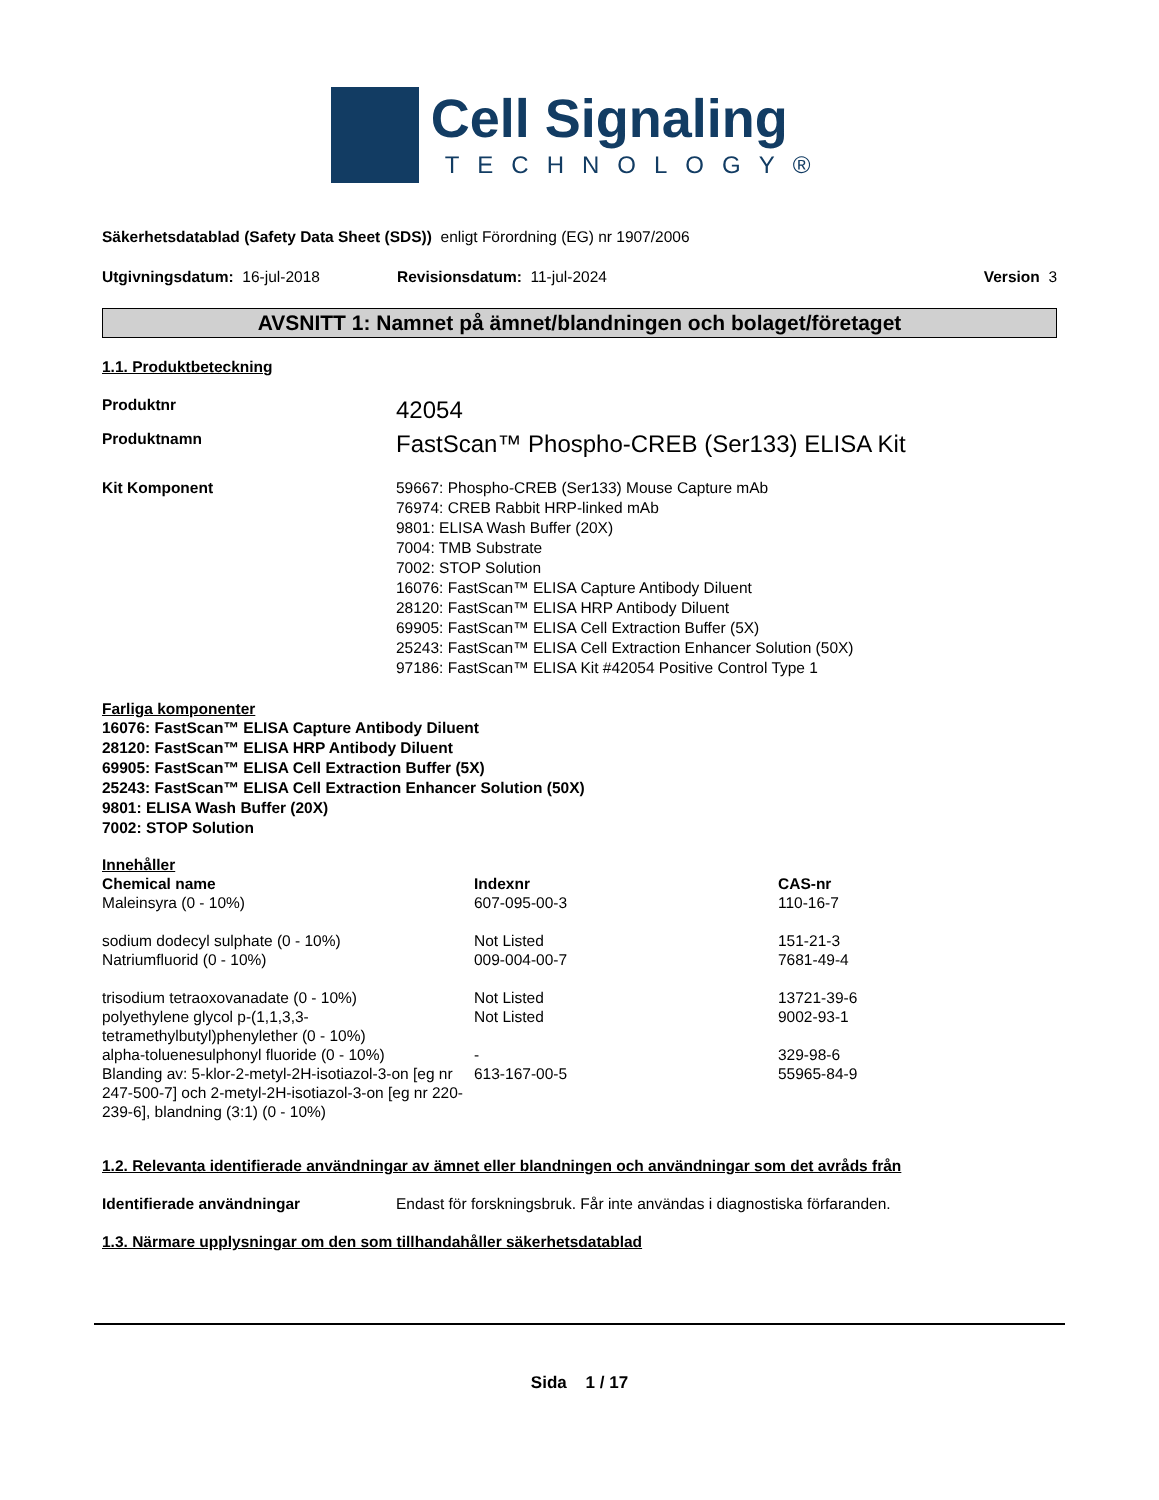Cell Signaling
TECHNOLOGY®
Säkerhetsdatablad (Safety Data Sheet (SDS)) enligt Förordning (EG) nr 1907/2006
Utgivningsdatum: 16-jul-2018 Revisionsdatum: 11-jul-2024 Version 3
AVSNITT 1: Namnet på ämnet/blandningen och bolaget/företaget
1.1. Produktbeteckning
Produktnr 42054
Produktnamn FastScan™ Phospho-CREB (Ser133) ELISA Kit
Kit Komponent 59667: Phospho-CREB (Ser133) Mouse Capture mAb
76974: CREB Rabbit HRP-linked mAb
9801: ELISA Wash Buffer (20X)
7004: TMB Substrate
7002: STOP Solution
16076: FastScan™ ELISA Capture Antibody Diluent
28120: FastScan™ ELISA HRP Antibody Diluent
69905: FastScan™ ELISA Cell Extraction Buffer (5X)
25243: FastScan™ ELISA Cell Extraction Enhancer Solution (50X)
97186: FastScan™ ELISA Kit #42054 Positive Control Type 1
Farliga komponenter
16076: FastScan™ ELISA Capture Antibody Diluent
28120: FastScan™ ELISA HRP Antibody Diluent
69905: FastScan™ ELISA Cell Extraction Buffer (5X)
25243: FastScan™ ELISA Cell Extraction Enhancer Solution (50X)
9801: ELISA Wash Buffer (20X)
7002: STOP Solution
Innehåller
| Chemical name | Indexnr | CAS-nr |
| --- | --- | --- |
| Maleinsyra (0 - 10%) | 607-095-00-3 | 110-16-7 |
| sodium dodecyl sulphate (0 - 10%) | Not Listed | 151-21-3 |
| Natriumfluorid (0 - 10%) | 009-004-00-7 | 7681-49-4 |
| trisodium tetraoxovanadate (0 - 10%) | Not Listed | 13721-39-6 |
| polyethylene glycol p-(1,1,3,3-tetramethylbutyl)phenylether (0 - 10%) | Not Listed | 9002-93-1 |
| alpha-toluenesulphonyl fluoride (0 - 10%) | - | 329-98-6 |
| Blanding av: 5-klor-2-metyl-2H-isotiazol-3-on [eg nr 247-500-7] och 2-metyl-2H-isotiazol-3-on [eg nr 220-239-6], blandning (3:1) (0 - 10%) | 613-167-00-5 | 55965-84-9 |
1.2. Relevanta identifierade användningar av ämnet eller blandningen och användningar som det avråds från
Identifierade användningar Endast för forskningsbruk. Får inte användas i diagnostiska förfaranden.
1.3. Närmare upplysningar om den som tillhandahåller säkerhetsdatablad
Sida 1 / 17